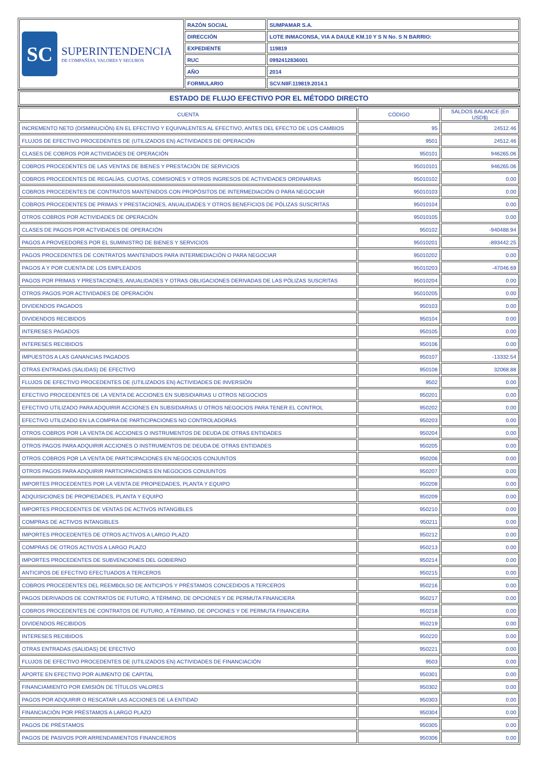| SC SUPERINTENDENCIA DE COMPAÑÍAS, VALORES Y SEGUROS | RAZÓN SOCIAL | SUMPAMAR S.A. |
| | DIRECCIÓN | LOTE INMACONSA, VIA A DAULE KM.10 Y S N No. S N BARRIO: |
| | EXPEDIENTE | 119819 |
| | RUC | 0992412836001 |
| | AÑO | 2014 |
| | FORMULARIO | SCV.NIIF.119819.2014.1 |
| ESTADO DE FLUJO EFECTIVO POR EL MÉTODO DIRECTO |
| CUENTA | CÓDIGO | SALDOS BALANCE (En USD$) |
| --- | --- | --- |
| INCREMENTO NETO (DISMINUCIÓN) EN EL EFECTIVO Y EQUIVALENTES AL EFECTIVO, ANTES DEL EFECTO DE LOS CAMBIOS | 95 | 24512.46 |
| FLUJOS DE EFECTIVO PROCEDENTES DE (UTILIZADOS EN) ACTIVIDADES DE OPERACIÓN | 9501 | 24512.46 |
| CLASES DE COBROS POR ACTIVIDADES DE OPERACIÓN | 950101 | 946265.06 |
| COBROS PROCEDENTES DE LAS VENTAS DE BIENES Y PRESTACIÓN DE SERVICIOS | 95010101 | 946265.06 |
| COBROS PROCEDENTES DE REGALÍAS, CUOTAS, COMISIONES Y OTROS INGRESOS DE ACTIVIDADES ORDINARIAS | 95010102 | 0.00 |
| COBROS PROCEDENTES DE CONTRATOS MANTENIDOS CON PROPÓSITOS DE INTERMEDIACIÓN O PARA NEGOCIAR | 95010103 | 0.00 |
| COBROS PROCEDENTES DE PRIMAS Y PRESTACIONES, ANUALIDADES Y OTROS BENEFICIOS DE PÓLIZAS SUSCRITAS | 95010104 | 0.00 |
| OTROS COBROS POR ACTIVIDADES DE OPERACIÓN | 95010105 | 0.00 |
| CLASES DE PAGOS POR ACTVIDADES DE OPERACIÓN | 950102 | -940488.94 |
| PAGOS A PROVEEDORES POR EL SUMINISTRO DE BIENES Y SERVICIOS | 95010201 | -893442.25 |
| PAGOS PROCEDENTES DE CONTRATOS MANTENIDOS PARA INTERMEDIACIÓN O PARA NEGOCIAR | 95010202 | 0.00 |
| PAGOS A Y POR CUENTA DE LOS EMPLEADOS | 95010203 | -47046.69 |
| PAGOS POR PRIMAS Y PRESTACIONES, ANUALIDADES Y OTRAS OBLIGACIONES DERIVADAS DE LAS PÓLIZAS SUSCRITAS | 95010204 | 0.00 |
| OTROS PAGOS POR ACTIVIDADES DE OPERACIÓN | 95010205 | 0.00 |
| DIVIDENDOS PAGADOS | 950103 | 0.00 |
| DIVIDENDOS RECIBIDOS | 950104 | 0.00 |
| INTERESES PAGADOS | 950105 | 0.00 |
| INTERESES RECIBIDOS | 950106 | 0.00 |
| IMPUESTOS A LAS GANANCIAS PAGADOS | 950107 | -13332.54 |
| OTRAS ENTRADAS (SALIDAS) DE EFECTIVO | 950108 | 32068.88 |
| FLUJOS DE EFECTIVO PROCEDENTES DE (UTILIZADOS EN) ACTIVIDADES DE INVERSIÓN | 9502 | 0.00 |
| EFECTIVO PROCEDENTES DE LA VENTA DE ACCIONES EN SUBSIDIARIAS U OTROS NEGOCIOS | 950201 | 0.00 |
| EFECTIVO UTILIZADO PARA ADQUIRIR ACCIONES EN SUBSIDIARIAS U OTROS NEGOCIOS PARA TENER EL CONTROL | 950202 | 0.00 |
| EFECTIVO UTILIZADO EN LA COMPRA DE PARTICIPACIONES NO CONTROLADORAS | 950203 | 0.00 |
| OTROS COBROS POR LA VENTA DE ACCIONES O INSTRUMENTOS DE DEUDA DE OTRAS ENTIDADES | 950204 | 0.00 |
| OTROS PAGOS PARA ADQUIRIR ACCIONES O INSTRUMENTOS DE DEUDA DE OTRAS ENTIDADES | 950205 | 0.00 |
| OTROS COBROS POR LA VENTA DE PARTICIPACIONES EN NEGOCIOS CONJUNTOS | 950206 | 0.00 |
| OTROS PAGOS PARA ADQUIRIR PARTICIPACIONES EN NEGOCIOS CONJUNTOS | 950207 | 0.00 |
| IMPORTES PROCEDENTES POR LA VENTA DE PROPIEDADES, PLANTA Y EQUIPO | 950208 | 0.00 |
| ADQUISICIONES DE PROPIEDADES, PLANTA Y EQUIPO | 950209 | 0.00 |
| IMPORTES PROCEDENTES DE VENTAS DE ACTIVOS INTANGIBLES | 950210 | 0.00 |
| COMPRAS DE ACTIVOS INTANGIBLES | 950211 | 0.00 |
| IMPORTES PROCEDENTES DE OTROS ACTIVOS A LARGO PLAZO | 950212 | 0.00 |
| COMPRAS DE OTROS ACTIVOS A LARGO PLAZO | 950213 | 0.00 |
| IMPORTES PROCEDENTES DE SUBVENCIONES DEL GOBIERNO | 950214 | 0.00 |
| ANTICIPOS DE EFECTIVO EFECTUADOS A TERCEROS | 950215 | 0.00 |
| COBROS PROCEDENTES DEL REEMBOLSO DE ANTICIPOS Y PRÉSTAMOS CONCEDIDOS A TERCEROS | 950216 | 0.00 |
| PAGOS DERIVADOS DE CONTRATOS DE FUTURO, A TÉRMINO, DE OPCIONES Y DE PERMUTA FINANCIERA | 950217 | 0.00 |
| COBROS PROCEDENTES DE CONTRATOS DE FUTURO, A TÉRMINO, DE OPCIONES Y DE PERMUTA FINANCIERA | 950218 | 0.00 |
| DIVIDENDOS RECIBIDOS | 950219 | 0.00 |
| INTERESES RECIBIDOS | 950220 | 0.00 |
| OTRAS ENTRADAS (SALIDAS) DE EFECTIVO | 950221 | 0.00 |
| FLUJOS DE EFECTIVO PROCEDENTES DE (UTILIZADOS EN) ACTIVIDADES DE FINANCIACIÓN | 9503 | 0.00 |
| APORTE EN EFECTIVO POR AUMENTO DE CAPITAL | 950301 | 0.00 |
| FINANCIAMIENTO POR EMISIÓN DE TÍTULOS VALORES | 950302 | 0.00 |
| PAGOS POR ADQUIRIR O RESCATAR LAS ACCIONES DE LA ENTIDAD | 950303 | 0.00 |
| FINANCIACIÓN POR PRÉSTAMOS A LARGO PLAZO | 950304 | 0.00 |
| PAGOS DE PRÉSTAMOS | 950305 | 0.00 |
| PAGOS DE PASIVOS POR ARRENDAMIENTOS FINANCIEROS | 950306 | 0.00 |